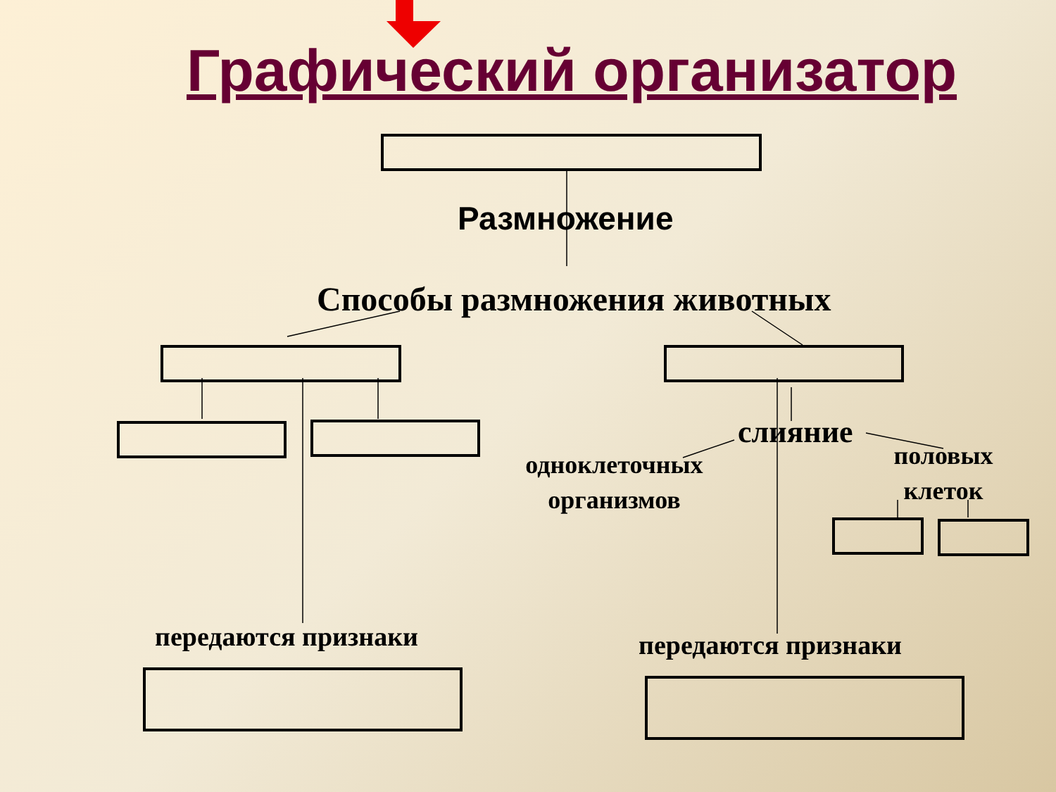Графический организатор
Размножение
Способы размножения животных
слияние
одноклеточных организмов
половых клеток
передаются признаки передаются признаки